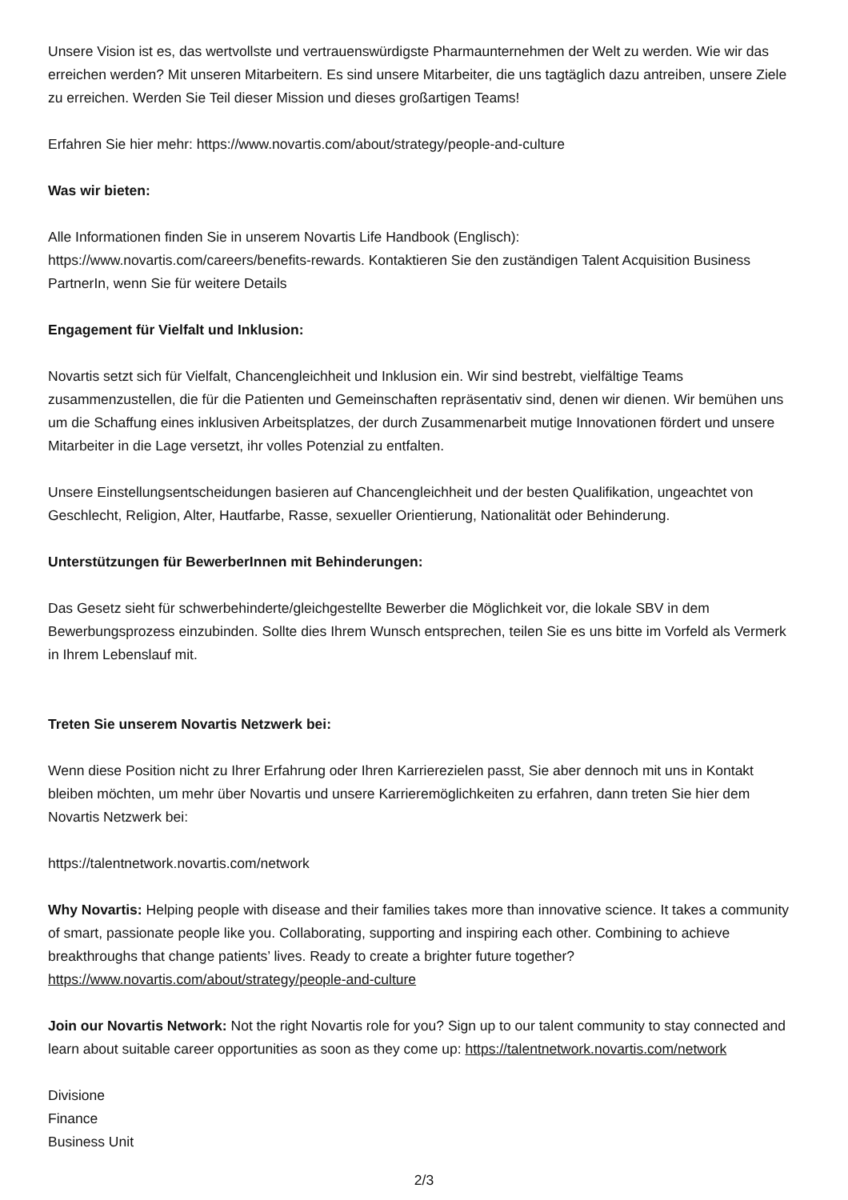Unsere Vision ist es, das wertvollste und vertrauenswürdigste Pharmaunternehmen der Welt zu werden. Wie wir das erreichen werden? Mit unseren Mitarbeitern. Es sind unsere Mitarbeiter, die uns tagtäglich dazu antreiben, unsere Ziele zu erreichen. Werden Sie Teil dieser Mission und dieses großartigen Teams!
Erfahren Sie hier mehr: https://www.novartis.com/about/strategy/people-and-culture
Was wir bieten:
Alle Informationen finden Sie in unserem Novartis Life Handbook (Englisch):
https://www.novartis.com/careers/benefits-rewards. Kontaktieren Sie den zuständigen Talent Acquisition Business PartnerIn, wenn Sie für weitere Details
Engagement für Vielfalt und Inklusion:
Novartis setzt sich für Vielfalt, Chancengleichheit und Inklusion ein. Wir sind bestrebt, vielfältige Teams zusammenzustellen, die für die Patienten und Gemeinschaften repräsentativ sind, denen wir dienen. Wir bemühen uns um die Schaffung eines inklusiven Arbeitsplatzes, der durch Zusammenarbeit mutige Innovationen fördert und unsere Mitarbeiter in die Lage versetzt, ihr volles Potenzial zu entfalten.
Unsere Einstellungsentscheidungen basieren auf Chancengleichheit und der besten Qualifikation, ungeachtet von Geschlecht, Religion, Alter, Hautfarbe, Rasse, sexueller Orientierung, Nationalität oder Behinderung.
Unterstützungen für BewerberInnen mit Behinderungen:
Das Gesetz sieht für schwerbehinderte/gleichgestellte Bewerber die Möglichkeit vor, die lokale SBV in dem Bewerbungsprozess einzubinden. Sollte dies Ihrem Wunsch entsprechen, teilen Sie es uns bitte im Vorfeld als Vermerk in Ihrem Lebenslauf mit.
Treten Sie unserem Novartis Netzwerk bei:
Wenn diese Position nicht zu Ihrer Erfahrung oder Ihren Karrierezielen passt, Sie aber dennoch mit uns in Kontakt bleiben möchten, um mehr über Novartis und unsere Karrieremöglichkeiten zu erfahren, dann treten Sie hier dem Novartis Netzwerk bei:
https://talentnetwork.novartis.com/network
Why Novartis: Helping people with disease and their families takes more than innovative science. It takes a community of smart, passionate people like you. Collaborating, supporting and inspiring each other. Combining to achieve breakthroughs that change patients’ lives. Ready to create a brighter future together? https://www.novartis.com/about/strategy/people-and-culture
Join our Novartis Network: Not the right Novartis role for you? Sign up to our talent community to stay connected and learn about suitable career opportunities as soon as they come up: https://talentnetwork.novartis.com/network
Divisione
Finance
Business Unit
2/3